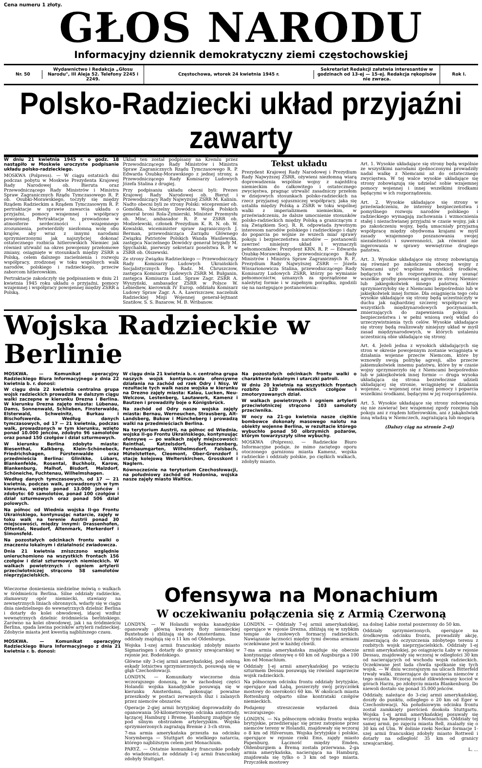Cena numeru 1 złoty.
GŁOS NARODU
Informacyjny dziennik demokratyczny ziemi częstochowskiej
Nr. 50
Wydawnictwo i Redakcja „Głosu Narodu", III Aleja 52. Telefony 2245 i 2249.
Częstochowa, wtorek 24 kwietnia 1945 r.
Sekretariat Redakcji załatwia interesantów w godzinach od 13-ej — 15-ej. Redakcja rękopisów nie zwraca.
Rok I.
Polsko-Radziecki układ przyjaźni zawarty
W dniu 21 kwietnia 1945 r. o godz. 18 nastąpiło w Moskwie uroczyste podpisanie układu polsko-radzieckiego.
MOSKWA (Polpress). — W ciągu ostatnich dni podczas pobytu w Moskwie Prezydenta Krajowej Rady Narodowej ob. Bieruta oraz Przewodniczącego Rady Ministrów i Ministra Spraw Zagranicznych Rządu Tymczasowego R. P. ob. Osubki-Morawskiego, toczyły się między Rządem Radzieckim a Rządem Tymczasowym R. P. pertraktacje w sprawie zawarcia układu o przyjaźni, pomocy wzajemnej i współpracy powojennej. Pertraktacje te, prowadzone w atmosferze serdeczności i wzajemnego zrozumienia, potwierdziły niezłomną wolę obu krajów, aby wraz z innymi narodami sprzymierzonymi jak najszybciej dokonać ostatecznego rozbicia hitlerowskich Niemiec jak również utrwalić na okres powojenny przełomowe zmiany, osiągnięte w stosunkach między ZSRR a Polską, celem dalszego zacieśnienia i rozwoju współpracy, zrodzonej w toku wspólnych walk narodów, polskiego i radzieckiego, przeciw zaborcom hitlerowskim.
Pertraktacje zakończyły się podpisaniem w dniu 21 kwietnia 1945 roku układu o przyjaźni, pomocy wzajemnej i współpracy powojennej między ZSRR a Polską.
Układ ten został podpisany na Kremlu przez Przewodniczącego Rady Ministrów i Ministra Spraw Zagranicznych Rządu Tymczasowego R. P. Edwarda Osubkę-Morawskiego z jednej strony, a Przewodniczącego Rady Komisarzy Ludowych Józefa Stalina z drugiej.
Przy podpisaniu układu obecni byli: Prezes Krajowej Rady Narodowej ob. Bierut i Przewodniczący Rady Najwyższej ZSRR M. Kalinin. Nadto obecni byli ze strony Polski: wicepremier ob. Gomółka, Naczelny Dowódca Wojsk Polskich generał broni Rola-Żymierski, Minister Przemysłu ob. Minc, ambasador R. P. w ZSRR ob. Modzelewski, członek Prezydium K. R. N. ob. W. Kowalski, wiceminister spraw zagranicznych J. Berman, przewodnicząca Zarządu Głównego Związku Patriotów Polskich Wanda Wasilewska, zastępca Naczelnego Dowódcy generał brygady M. Spychalski, pierwszy sekretarz poselstwa R. P. w ZSRR ob. Olszewski.
Ze strony Związku Radzieckiego — Przewodniczący Rady Komisarzy Ludowych Ukraińskich Socjalistycznych Rep. Radz. M. Chruszczow, zastępca Komisarzy Ludowych ZSRR M. Bułganin, zastępca Komisarza Lud. Spraw Zagr. ZSRR A. Wyszyński, ambasador ZSRR w Polsce W. Lebiediew, kierownik IV Europ. oddziału Komisarz Ludowy Spraw Zagr. A. A. Ławriszczew, naczelnik Radzieckiej Misji Wojennej generał-lejtnant Szatiłow, S. S. Bazarow, M. B. Wribanow.
Tekst układu
Prezydent Krajowej Rady Narodowej i Prezydium Rady Najwyższej ZSRR, ożywieni niezłomną wiarą doprowadzenia wspólnie wojny z najeźdźcą niemieckim do całkowitego i ostatecznego zwycięstwa, pragnąc utrwalić zasadniczy przełom w dziejowych stosunkach polsko-radzieckich na rzecz przyjaznej sojuszniczej współpracy, jaka się ustaliła między Polską a ZSRR w toku wspólnej walki z imperializmem niemieckim, w przeświadczeniu, że dalsze umocnienie stosunków polsko-radzieckich między Polską a graniczącym z nią Związkiem Socj. R. R. odpowiada żywotnym interesom narodów polskiego i radzieckiego i dąży do poparcia po wojnie ze wszech miar sprawy pokoju i bezpieczeństwa narodów — postanowili zawrzeć niniejszy układ i wyznaczyli pełnomocników: Prezydent KRN. R. P. — Edwarda Osubkę-Morawskiego, przewodniczącego Rady Ministrów i Ministra Spraw Zagranicznych R. P., Prezydium Rady Najwyższej ZSRR — Józefa Wissarionowicza Stalina, przewodniczącego Rady Komisarzy Ludowych ZSRR, którzy po wymianie pełnomocnictw, uznanych za sporządzone w należytej formie i w zupełnym porządku, zgodzili się na następujące postanowienia:
Wojska Radzieckie w Berlinie
MOSKWA. — Komunikat operacyjny Radzieckiego Biura Informacyjnego z dnia 22 kwietnia b. r. donosi:
W ciągu dnia 22 kwietnia centralna grupa wojsk radzieckich prowadziła w dalszym ciągu walki zaczepne w kierunku Drezna i Berlina. W kierunku Drezna zajęto miasta: Lübenau, Dams, Sonnenwald, Schlieben, Finsterwalde, Elsterwald, Schweinitz, Burkau i Bischofswerda. Według danych tymczasowych, od 17 — 21 kwietnia, podczas walk, prowadzonych w tym kierunku, wzięto ponad 10.000 jeńców, zdobyto 96 samolotów oraz ponad 150 czołgów i dział szturmowych.
W kierunku Berlina zdobyto miasta: Biesenthal, Kalkberg, Klein-Schönebeck, Friedrichshagen, Fürstenwalde oraz przedmieścia Berlina: Glinikke, Lübars, Blankenfelde, Rosental, Buchholz, Karow, Blankenburg, Malhof, Bisdorf, Malzdorf, Schöneiche, Fuchtenau, Wilhelmshagen.
Według danych tymczasowych, od 17 — 21 kwietnia, podczas walk, prowadzonych w tym kierunku, wzięto ponad 13.000 jeńców i zdobyto: 60 samolotów, ponad 100 czołgów i dział szturmowych oraz ponad 506 dział polowych.
Na północ od Wiednia wojska II-go Frontu Ukraińskiego, kontynuując natarcie, zajęły w toku walk na terenie Austrii ponad 30 miejscowości, między innymi: Drassenhofen, Ottental, Neudorf, Altenmark, Merkerdorf i Simonsfeld.
Na pozostałych odcinkach frontu walki o znaczeniu lokalnym i działalność zwiadowcza.
Dnia 21 kwietnia zniszczono względnie unieruchomiono na wszystkich frontach 156 czołgów i dział szturmowych niemieckich. W walkach powietrznych i ogniem artylerii przeciwlotniczej strącono 58 samolotów nieprzyjacielskich.
W ciągu dnia 21 kwietnia b. r. centralna grupa naszych wojsk kontynuowała ofensywne działania na zachód od rzek Odry i Nisy. W rezultacie tych walk nasze wojska w kierunku na Drezno zajęły miasta: Kalau, Lucken, Neu-Welczow, Lestenberg, Lautawerk, Kamenz i Bautzen i prowadziły boje o Königsbrück.
Na zachód od Odry nasze wojska zajęły miasta: Bernau, Werneuchen, Strausberg, Alt-Landsberg, Bukow i Müncheberg i prowadzą walki na przedmieściach Berlina.
Na terytorium Austrii, na północ od Wiednia, wojska II-go Frontu Ukraińskiego, kontynuując ofensywę — po walkach zajęły miejscowości: Reinthal, Katzelsdorf, Schwarzenberg, Fernbaumgarten, Wilhelmsdorf, Falsbach, Mütelstetten, Cleomont, Ober-Grenzdorf i stację kolejową Welterskirchen, Grosskont i Naglern.
Równocześnie na terytorium Czechosłowacji, na południowy zachód od Hodonina, wojska nasze zajęły miasto Waltice.
Na pozostałych odcinkach frontu walki o charakterze lokalnym i utarczki patroli.
W dniu 20 kwietnia na wszystkich frontach rozbito 120 niemieckich czołgów i zmotoryzowanych dział.
W walkach powietrznych i ogniem artylerii przeciwlotniczej strącono 103 samoloty przeciwnika.
W nocy na 21-go kwietnia nasze ciężkie bombowce dokonały masowego nalotu na obiekty wojenne Berlina, w rezultacie którego wybuchło ponad 50 olbrzymich pożarów, którym towarzyszyły silne wybuchy.
MOSKWA (Polpress). — Radzieckie Biuro Informacyjne podaje, że mimo zaciętego oporu otoczonego garnizonu miasta Kamenz, wojska radzieckie i oddziały polskie, po ciężkich walkach, zdobyły miasto.
Art. 1. Wysokie układające się strony będą wspólnie ze wszystkimi narodami zjednoczonymi prowadziły nadal walkę z Niemcami aż do ostatecznego zwycięstwa. W tej walce wysokie układające się strony zobowiązują się udzielać sobie wzajemnej pomocy wojennej i innej wszelkimi środkami będącymi w ich rozporządzeniu.
Art. 2. Wysokie układające się strony w przeświadczeniu, że interesy bezpieczeństwa i pomyślnego rozwoju narodów polskiego i radzieckiego wymagają zachowania i wzmocnienia stałej i niezachwianej przyjaźni w czasie wojny, jak i po zakończeniu wojny, będą umacniały przyjazną współpracę między obydwoma krajami w myśl zasady wzajemnego poszanowania swojej niezależności i suwerenności, jak również nie ingerowania w sprawy wewnętrzne drugiego państwa.
Art. 3. Wysokie układające się strony zobowiązują się również po zakończeniu obecnej wojny z Niemcami użyć wspólnie wszystkich środków, będących w ich rozporządzeniu, aby usunąć wszelkie groźby ponownej agresji ze strony Niemiec lub jakiegokolwiek innego państwa, które sprzymierzyłoby się z Niemcami bezpośrednio lub w jakiejkolwiek innej formie. Dla osiągnięcia tego celu wysokie układające się strony będą uczestniczyły w duchu jak najbardziej szczerej współpracy we wszystkich międzynarodowych poczynaniach, zmierzających do zapewnienia pokoju i bezpieczeństwa i w pełni wniosą swój wkład do urzeczywistnienia tych celów. Wysokie układające się strony będą realizowały niniejszy układ w myśl zasad międzynarodowych, w których ustaleniu uczestniczą obie układające się strony.
Art. 4. Jeżeli jedna z wysokich układających się stron w okresie powojennym zostanie wciągnięta w działania wojenne przeciw Niemcom, które by wznowiły swoją politykę agresji, albo przeciw jakiemukolwiek innemu państwu, które by w czasie wojny sprzymierzyło się z Niemcami bezpośrednio lub w jakiejkolwiek innej formie — druga wysoka układająca się strona bezzwłocznie udzieli układającej się stronie, wciągniętej w działania wojenne, — wojennej oraz innej pomocy i poparcia wszelkimi środkami, będącymi w jej rozporządzeniu.
Art. 5. Wysokie układające się strony zobowiązują się nie zawierać bez wzajemnej zgody rozejmu lub pokoju ani z rządem hitlerowskim, ani z jakąkolwiek inną władzą w Niemczech, zagrażającą lub mogącą
(Dalszy ciąg na stronie 2-ej)
Wieczorne doniesienia niedzielne mówią o walkach w śródmieściu Berlina. Silne oddziały radzieckie, złamawszy opór niemiecki, stawiany na zewnętrznych liniach obronnych, wdarły się w ciągu dnia niedzielnego do wewnętrznych dzielnic Berlina i dotarły do kolei obwodowej, idącej wzdłuż wewnętrznych dzielnic śródmieścia berlińskiego. Zarówno na kolei obwodowej, jak i na śródmieściu Berlina, spada lawina pocisków artylerii radzieckiej. Zdobycie miasta jest kwestią najbliższego czasu.
MOSKWA. — Komunikat operacyjny Radzieckiego Biura Informacyjnego z dnia 21 kwietnia r. b. donosi:
Ofensywa na Monachium
W oczekiwaniu połączenia się z Armią Czerwoną
LONDYN. — W Holandii wojska kanadyjskie opanowały główną kwaterę floty niemieckiej Buxtehude i zbliżają się do Amsterdamu. Inne oddziały znajdują się o 11 km od Oldenburga.
Wojska 1-szej armii francuskiej zdobyły miasto Sigmaringen i dotarły do granicy szwajcarskiej w rejonie jez. Bodeńskiego.
Główne siły 3-ciej armii amerykańskiej, pod osłoną eskadr lotnictwa sprzymierzonych, posuwają się w głąb Czechosłowacji.
LONDYN. — Komunikaty wieczorne dnia wczorajszego donoszą, że w zachodniej części Holandii wojska kanadyjskie posuwają się w kierunku Amsterdamu, pokonując poważne przeszkody w postaci zerwanych śluz i zalanych przez niemców obszarów.
Operacje 2-giej armii brytyjskiej doprowadziły do opanowania 50-kilometrowego odcinka autostrady, łączącej Hamburg i Bremę. Hamburg znajduje się pod silnym obstrzałem artyleryjskim. Wojska sprzymierzonych zagrażają Bremie z 3-ch stron.
7-ma armia amerykańska przeszła na odcinku Norymberga — Stuttgart do wielkiego natarcia, którego najbliższym celem jest Monachium.
PARYŻ. — Ostatnie komunikaty francuskie podały do wiadomości, że oddziały 1-ej armii francuskiej zdobyły Stuttgart.
LONDYN. — Oddziały 7-ej armii amerykańskiej, operujące w rejonie Drezna, zbliżają się w szybkim tempie do czołowych formacyj radzieckich. Nawiązanie łączności między tymi dwoma armiami oczekiwane jest w każdej chwili.
7-ma armia amerykańska znajduje się obecnie kontynuując ofensywę o 60 km od Augsburga a 100 km od Monachium.
Oddziały 1-ej armii amerykańskiej po wzięciu szturmem Dessau posuwają się również naprzeciw wojsk radzieckich.
Na północnym odcinku frontu oddziały brytyjskie, operujące nad Łabą, poszerzyły swój przyczółek mostowy do szerokości 60 km. W okolicach miasta Rottenburg odparto silne kontrataki czołgów niemieckich.
Podajemy streszczenie wydarzeń dnia wczorajszego:
LONDYN. — Na północnym odcinku frontu wojska brytyjskie, przedzierając się przez zatopione przez niemców tereny w Holandii, znajdowały się wczoraj o 8 km od Hilversum. Wojska brytyjskie i polskie, operujące w rejonie rzeki Ems, zajęły miasto Papenburg. Łączność między Emden, Oldenburgiem a Bremą została przerwana. 2-ga armia amerykańska, nacierająca na Hamburg, znajdowała się tylko o 3 km od tego miasta. Przyczółek mostowy
na dolnej Łabie został poszerzony do 50 km.
Oddziały sprzymierzonych, operujące na środkowym odcinku frontu, prowadziły akcję, zmierzającą do oczyszczenia zdobytego terenu z rozbitych wojsk nieprzyjacielskich. Oddziały 1-ej armii amerykańskiej, po osiągnięciu Łaby w rejonie Dessau, znajdowały się wczoraj w odległości 30 km od nacierających od wschodu wojsk radzieckich. Oczekiwane jest lada chwila spotkanie się tych wojsk. — W dniu wczorajszym na ulicach Bitterfeld trwały walki, zmierzające do usunięcia niemców z tego miasta. Wczoraj został zlikwidowany kocioł w górach Harzu, po zdobyciu miasta Blankenburg. Do niewoli dostało się ponad 35.000 jeńców.
Oddziały, należące do 3-ciej armii amerykańskiej, doszły do punktu, odległego o 20 km od Eger w Czechosłowacji. Na południowym odcinku frontu został zamknięty pierścień dookoła Stuttgartu. Wojska 1-ej armii amerykańskiej posuwały się wczoraj na Regensburg i Monachium. Oddziały tej samej armii, po zajęciu miasta Bell, znalazły się o 30 km od Ulm. W dolinie rzeki Neckar formacje 1-szej armii francuskiej zdobyły miasto Rottweil i dotarły na odległość 35 km od granicy szwajcarskiej.
L. ...